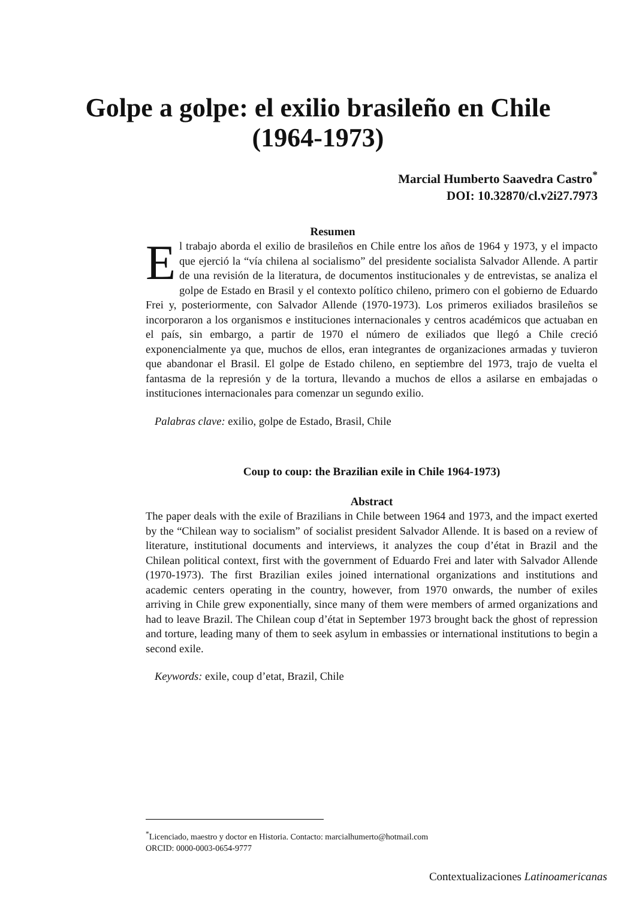Golpe a golpe: el exilio brasileño en Chile (1964-1973)
Marcial Humberto Saavedra Castro<sup>*</sup>
DOI: 10.32870/cl.v2i27.7973
Resumen
El trabajo aborda el exilio de brasileños en Chile entre los años de 1964 y 1973, y el impacto que ejerció la “vía chilena al socialismo” del presidente socialista Salvador Allende. A partir de una revisión de la literatura, de documentos institucionales y de entrevistas, se analiza el golpe de Estado en Brasil y el contexto político chileno, primero con el gobierno de Eduardo Frei y, posteriormente, con Salvador Allende (1970-1973). Los primeros exiliados brasileños se incorporaron a los organismos e instituciones internacionales y centros académicos que actuaban en el país, sin embargo, a partir de 1970 el número de exiliados que llegó a Chile creció exponencialmente ya que, muchos de ellos, eran integrantes de organizaciones armadas y tuvieron que abandonar el Brasil. El golpe de Estado chileno, en septiembre del 1973, trajo de vuelta el fantasma de la represión y de la tortura, llevando a muchos de ellos a asilarse en embajadas o instituciones internacionales para comenzar un segundo exilio.
Palabras clave: exilio, golpe de Estado, Brasil, Chile
Coup to coup: the Brazilian exile in Chile 1964-1973)
Abstract
The paper deals with the exile of Brazilians in Chile between 1964 and 1973, and the impact exerted by the “Chilean way to socialism” of socialist president Salvador Allende. It is based on a review of literature, institutional documents and interviews, it analyzes the coup d’état in Brazil and the Chilean political context, first with the government of Eduardo Frei and later with Salvador Allende (1970-1973). The first Brazilian exiles joined international organizations and institutions and academic centers operating in the country, however, from 1970 onwards, the number of exiles arriving in Chile grew exponentially, since many of them were members of armed organizations and had to leave Brazil. The Chilean coup d’état in September 1973 brought back the ghost of repression and torture, leading many of them to seek asylum in embassies or international institutions to begin a second exile.
Keywords: exile, coup d’etat, Brazil, Chile
<sup>*</sup> Licenciado, maestro y doctor en Historia. Contacto: marcialhumerto@hotmail.com
ORCID: 0000-0003-0654-9777
Contextualizaciones Latinoamericanas